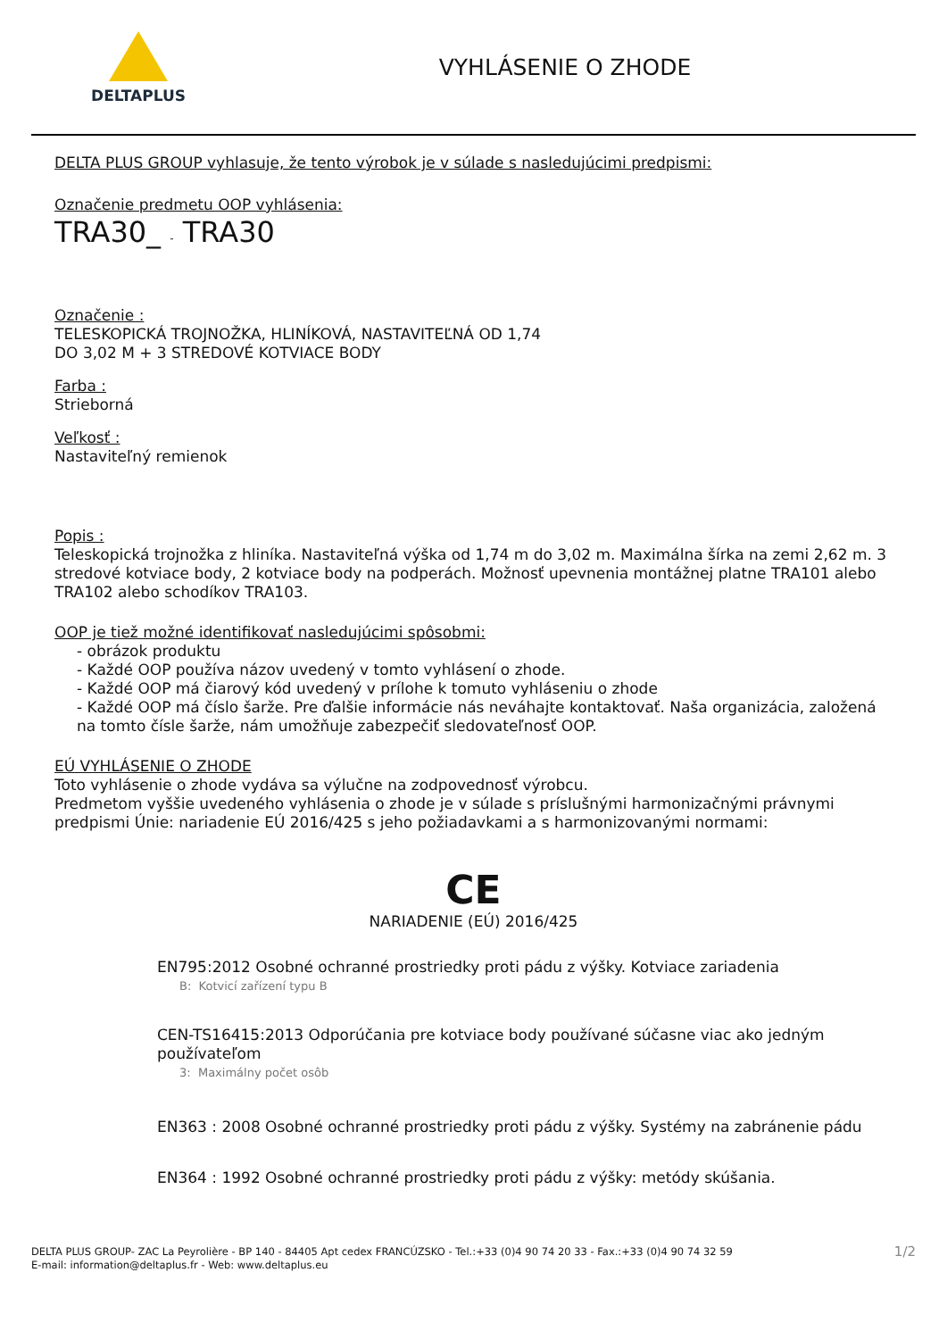DELTAPLUS
VYHLÁSENIE O ZHODE
DELTA PLUS GROUP vyhlasuje, že tento výrobok je v súlade s nasledujúcimi predpismi:
Označenie predmetu OOP vyhlásenia:
TRA30_ - TRA30
Označenie :
TELESKOPICKÁ TROJNOŽKA, HLINÍKOVÁ, NASTAVITEĽNÁ OD 1,74
DO 3,02 M + 3 STREDOVÉ KOTVIACE BODY
Farba :
Strieborná
Veľkosť :
Nastaviteľný remienok
Popis :
Teleskopická trojnožka z hliníka. Nastaviteľná výška od 1,74 m do 3,02 m. Maximálna šírka na zemi 2,62 m. 3 stredové kotviace body, 2 kotviace body na podperách. Možnosť upevnenia montážnej platne TRA101 alebo TRA102 alebo schodíkov TRA103.
OOP je tiež možné identifikovať nasledujúcimi spôsobmi:
- obrázok produktu
- Každé OOP používa názov uvedený v tomto vyhlásení o zhode.
- Každé OOP má čiarový kód uvedený v prílohe k tomuto vyhláseniu o zhode
- Každé OOP má číslo šarže. Pre ďalšie informácie nás neváhajte kontaktovať. Naša organizácia, založená na tomto čísle šarže, nám umožňuje zabezpečiť sledovateľnosť OOP.
EÚ VYHLÁSENIE O ZHODE
Toto vyhlásenie o zhode vydáva sa výlučne na zodpovednosť výrobcu.
Predmetom vyššie uvedeného vyhlásenia o zhode je v súlade s príslušnými harmonizačnými právnymi predpismi Únie: nariadenie EÚ 2016/425 s jeho požiadavkami a s harmonizovanými normami:
CE
NARIADENIE (EÚ) 2016/425
EN795:2012 Osobné ochranné prostriedky proti pádu z výšky. Kotviace zariadenia
B: Kotvicí zařízení typu B
CEN-TS16415:2013 Odporúčania pre kotviace body používané súčasne viac ako jedným používateľom
3: Maximálny počet osôb
EN363 : 2008 Osobné ochranné prostriedky proti pádu z výšky. Systémy na zabránenie pádu
EN364 : 1992 Osobné ochranné prostriedky proti pádu z výšky: metódy skúšania.
DELTA PLUS GROUP- ZAC La Peyrolière - BP 140 - 84405 Apt cedex FRANCÚZSKO - Tel.:+33 (0)4 90 74 20 33 - Fax.:+33 (0)4 90 74 32 59
E-mail: information@deltaplus.fr - Web: www.deltaplus.eu
1/2